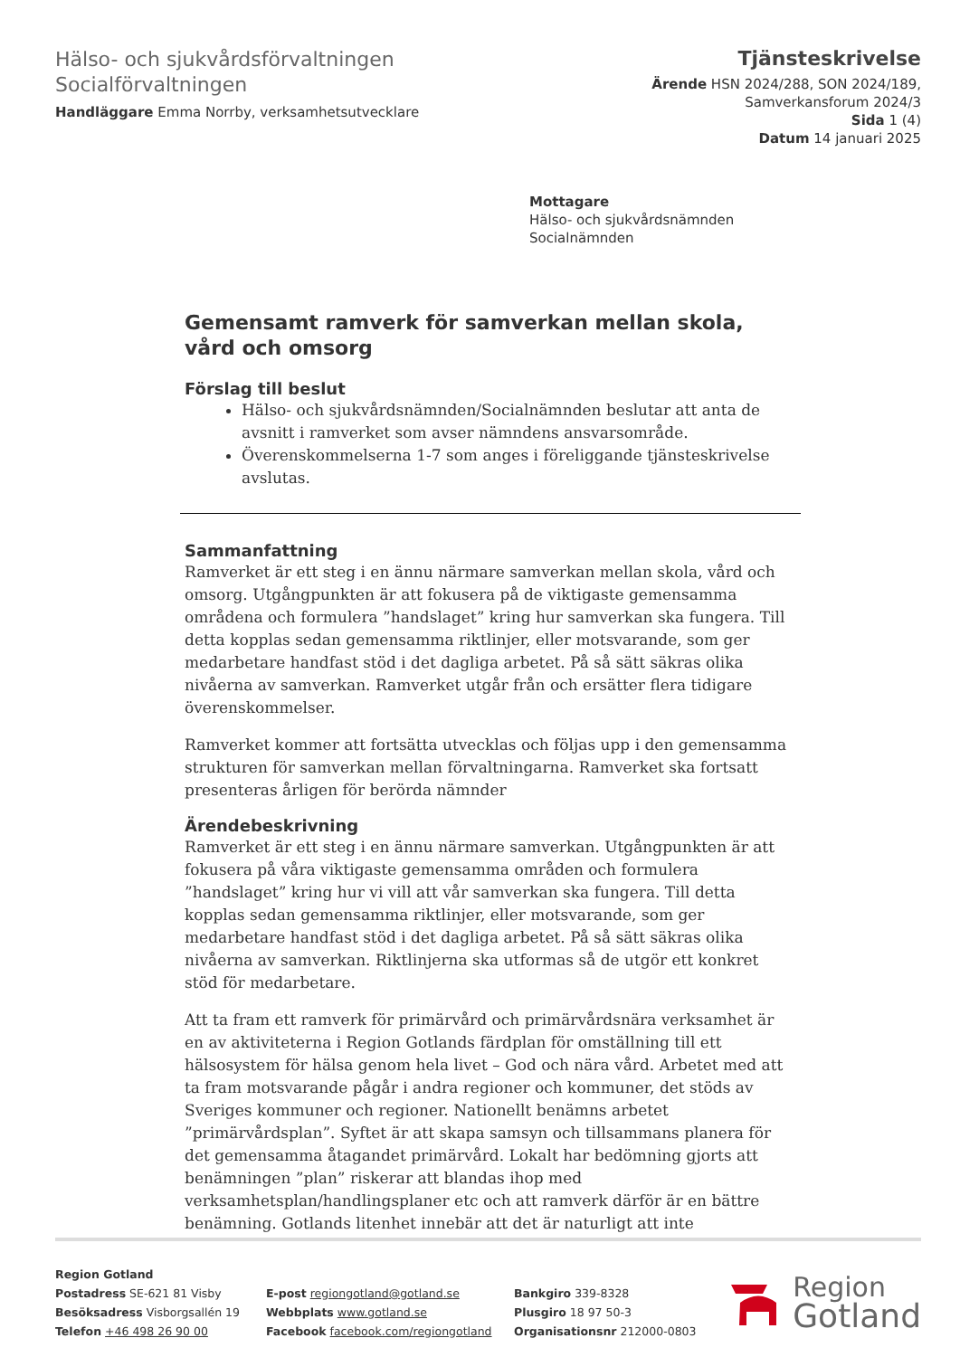Hälso- och sjukvårdsförvaltningen
Socialförvaltningen
Handläggare Emma Norrby, verksamhetsutvecklare
Tjänsteskrivelse
Ärende HSN 2024/288, SON 2024/189,
Samverkansforum 2024/3
Sida 1 (4)
Datum 14 januari 2025
Mottagare
Hälso- och sjukvårdsnämnden
Socialnämnden
Gemensamt ramverk för samverkan mellan skola, vård och omsorg
Förslag till beslut
Hälso- och sjukvårdsnämnden/Socialnämnden beslutar att anta de avsnitt i ramverket som avser nämndens ansvarsområde.
Överenskommelserna 1-7 som anges i föreliggande tjänsteskrivelse avslutas.
Sammanfattning
Ramverket är ett steg i en ännu närmare samverkan mellan skola, vård och omsorg. Utgångpunkten är att fokusera på de viktigaste gemensamma områdena och formulera ”handslaget” kring hur samverkan ska fungera. Till detta kopplas sedan gemensamma riktlinjer, eller motsvarande, som ger medarbetare handfast stöd i det dagliga arbetet. På så sätt säkras olika nivåerna av samverkan. Ramverket utgår från och ersätter flera tidigare överenskommelser.
Ramverket kommer att fortsätta utvecklas och följas upp i den gemensamma strukturen för samverkan mellan förvaltningarna. Ramverket ska fortsatt presenteras årligen för berörda nämnder
Ärendebeskrivning
Ramverket är ett steg i en ännu närmare samverkan. Utgångpunkten är att fokusera på våra viktigaste gemensamma områden och formulera ”handslaget” kring hur vi vill att vår samverkan ska fungera. Till detta kopplas sedan gemensamma riktlinjer, eller motsvarande, som ger medarbetare handfast stöd i det dagliga arbetet. På så sätt säkras olika nivåerna av samverkan. Riktlinjerna ska utformas så de utgör ett konkret stöd för medarbetare.
Att ta fram ett ramverk för primärvård och primärvårdsnära verksamhet är en av aktiviteterna i Region Gotlands färdplan för omställning till ett hälsosystem för hälsa genom hela livet – God och nära vård. Arbetet med att ta fram motsvarande pågår i andra regioner och kommuner, det stöds av Sveriges kommuner och regioner. Nationellt benämns arbetet ”primärvårdsplan”. Syftet är att skapa samsyn och tillsammans planera för det gemensamma åtagandet primärvård. Lokalt har bedömning gjorts att benämningen ”plan” riskerar att blandas ihop med verksamhetsplan/handlingsplaner etc och att ramverk därför är en bättre benämning. Gotlands litenhet innebär att det är naturligt att inte
Region Gotland
Postadress SE-621 81 Visby
Besöksadress Visborgsallén 19
Telefon +46 498 26 90 00
E-post regiongotland@gotland.se
Webbplats www.gotland.se
Facebook facebook.com/regiongotland
Bankgiro 339-8328
Plusgiro 18 97 50-3
Organisationsnr 212000-0803
Region
Gotland